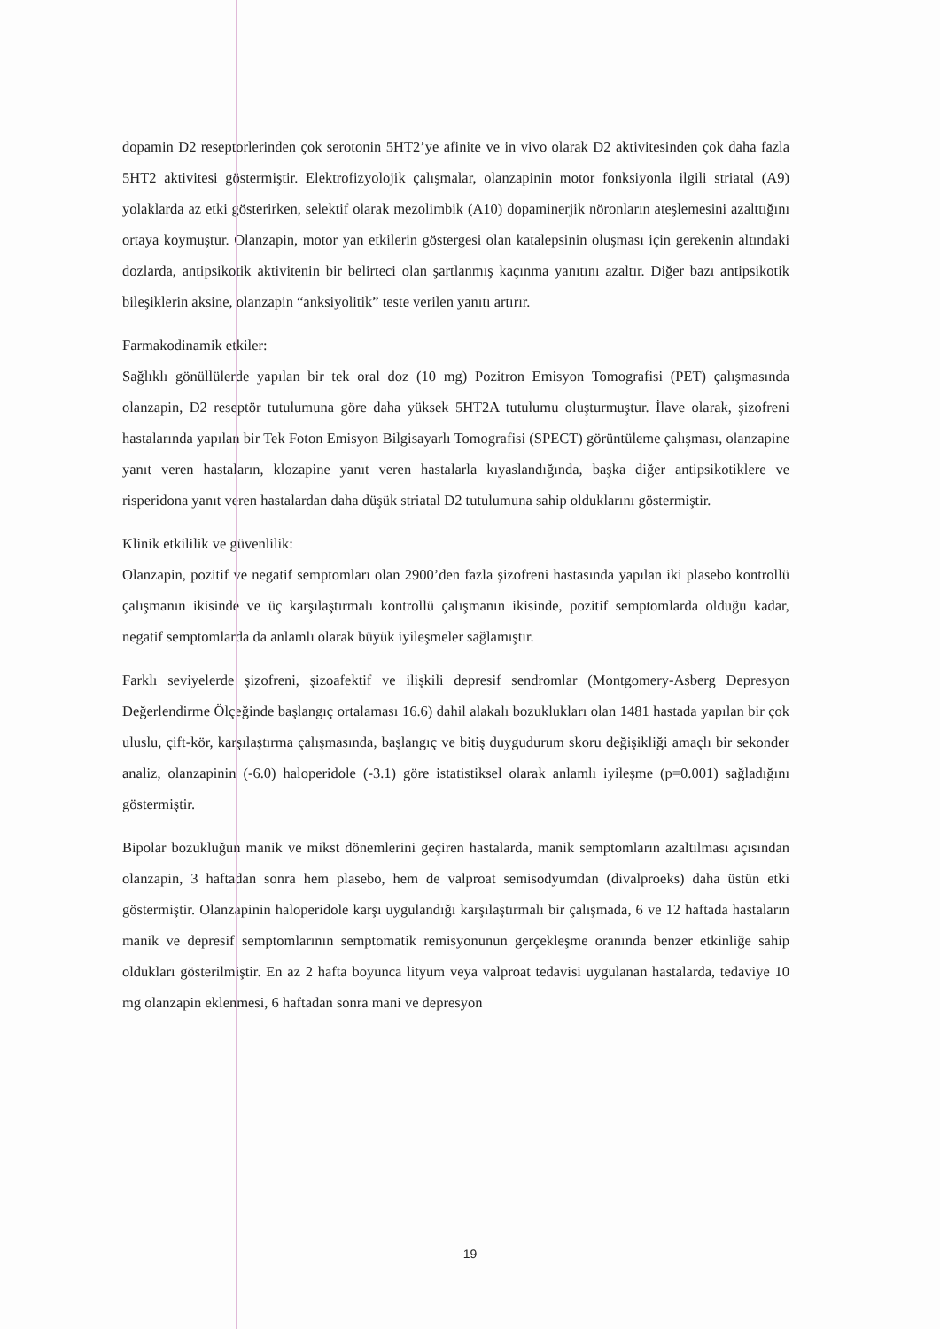dopamin D2 reseptorlerinden çok serotonin 5HT2’ye afinite ve in vivo olarak D2 aktivitesinden çok daha fazla 5HT2 aktivitesi göstermiştir. Elektrofizyolojik çalışmalar, olanzapinin motor fonksiyonla ilgili striatal (A9) yolaklarda az etki gösterirken, selektif olarak mezolimbik (A10) dopaminerjik nöronların ateşlemesini azalttığını ortaya koymuştur. Olanzapin, motor yan etkilerin göstergesi olan katalepsinin oluşması için gerekenin altındaki dozlarda, antipsikotik aktivitenin bir belirteci olan şartlanmış kaçınma yanıtını azaltır. Diğer bazı antipsikotik bileşiklerin aksine, olanzapin “anksiyolitik” teste verilen yanıtı artırır.
Farmakodinamik etkiler:
Sağlıklı gönüllülerde yapılan bir tek oral doz (10 mg) Pozitron Emisyon Tomografisi (PET) çalışmasında olanzapin, D2 reseptör tutulumuna göre daha yüksek 5HT2A tutulumu oluşturmuştur. İlave olarak, şizofreni hastalarında yapılan bir Tek Foton Emisyon Bilgisayarlı Tomografisi (SPECT) görüntüleme çalışması, olanzapine yanıt veren hastaların, klozapine yanıt veren hastalarla kıyaslandığında, başka diğer antipsikotiklere ve risperidona yanıt veren hastalardan daha düşük striatal D2 tutulumuna sahip olduklarını göstermiştir.
Klinik etkililik ve güvenlilik:
Olanzapin, pozitif ve negatif semptomları olan 2900’den fazla şizofreni hastasında yapılan iki plasebo kontrollü çalışmanın ikisinde ve üç karşılaştırmalı kontrollü çalışmanın ikisinde, pozitif semptomlarda olduğu kadar, negatif semptomlarda da anlamlı olarak büyük iyileşmeler sağlamıştır.
Farklı seviyelerde şizofreni, şizoafektif ve ilişkili depresif sendromlar (Montgomery-Asberg Depresyon Değerlendirme Ölçeğinde başlangıç ortalaması 16.6) dahil alakalı bozuklukları olan 1481 hastada yapılan bir çok uluslu, çift-kör, karşılaştırma çalışmasında, başlangıç ve bitiş duygudurum skoru değişikliği amaçlı bir sekonder analiz, olanzapinin (-6.0) haloperidole (-3.1) göre istatistiksel olarak anlamlı iyileşme (p=0.001) sağladığını göstermiştir.
Bipolar bozukluğun manik ve mikst dönemlerini geçiren hastalarda, manik semptomların azaltılması açısından olanzapin, 3 haftadan sonra hem plasebo, hem de valproat semisodyumdan (divalproeks) daha üstün etki göstermiştir. Olanzapinin haloperidole karşı uygulandığı karşılaştırmalı bir çalışmada, 6 ve 12 haftada hastaların manik ve depresif semptomlarının semptomatik remisyonunun gerçekleşme oranında benzer etkinliğe sahip oldukları gösterilmiştir. En az 2 hafta boyunca lityum veya valproat tedavisi uygulanan hastalarda, tedaviye 10 mg olanzapin eklenmesi, 6 haftadan sonra mani ve depresyon
19